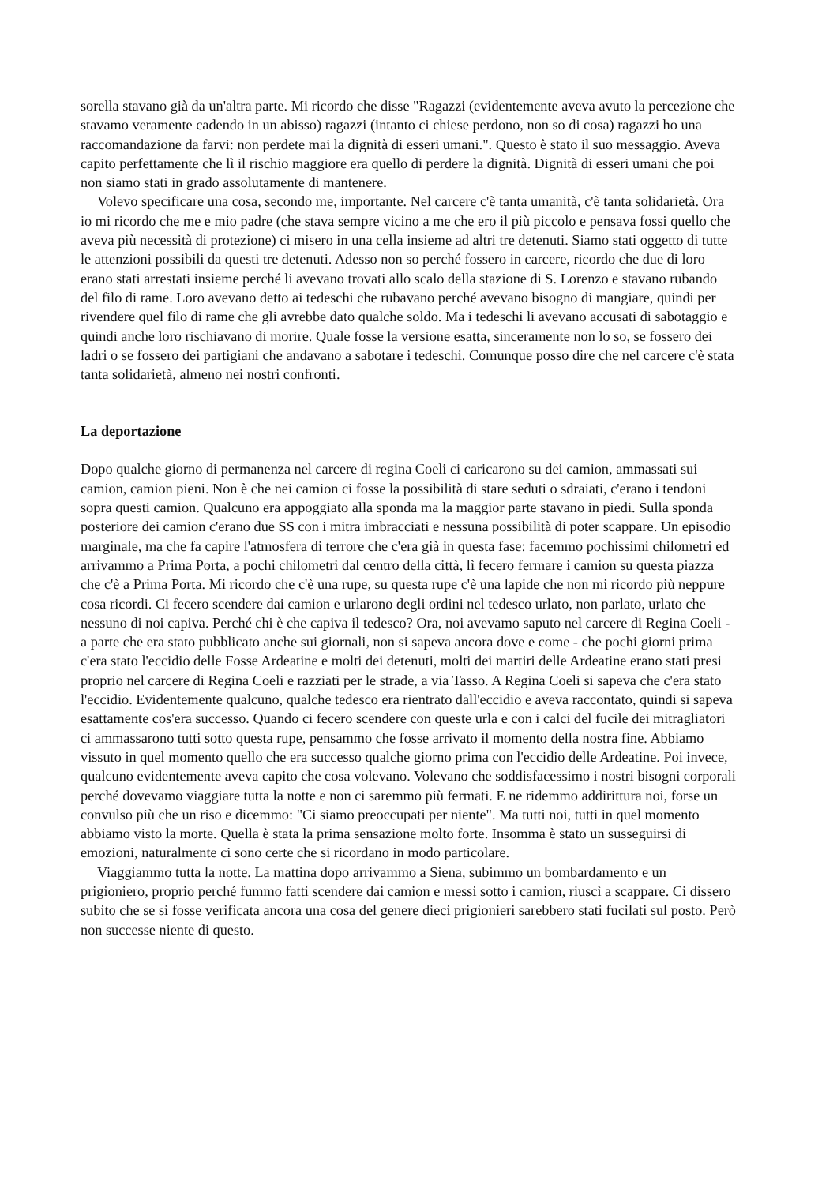sorella stavano già da un'altra parte. Mi ricordo che disse "Ragazzi (evidentemente aveva avuto la percezione che stavamo veramente cadendo in un abisso) ragazzi (intanto ci chiese perdono, non so di cosa) ragazzi ho una raccomandazione da farvi: non perdete mai la dignità di esseri umani.". Questo è stato il suo messaggio. Aveva capito perfettamente che lì il rischio maggiore era quello di perdere la dignità. Dignità di esseri umani che poi non siamo stati in grado assolutamente di mantenere.
Volevo specificare una cosa, secondo me, importante. Nel carcere c'è tanta umanità, c'è tanta solidarietà. Ora io mi ricordo che me e mio padre (che stava sempre vicino a me che ero il più piccolo e pensava fossi quello che aveva più necessità di protezione) ci misero in una cella insieme ad altri tre detenuti. Siamo stati oggetto di tutte le attenzioni possibili da questi tre detenuti. Adesso non so perché fossero in carcere, ricordo che due di loro erano stati arrestati insieme perché li avevano trovati allo scalo della stazione di S. Lorenzo e stavano rubando del filo di rame. Loro avevano detto ai tedeschi che rubavano perché avevano bisogno di mangiare, quindi per rivendere quel filo di rame che gli avrebbe dato qualche soldo. Ma i tedeschi li avevano accusati di sabotaggio e quindi anche loro rischiavano di morire. Quale fosse la versione esatta, sinceramente non lo so, se fossero dei ladri o se fossero dei partigiani che andavano a sabotare i tedeschi. Comunque posso dire che nel carcere c'è stata tanta solidarietà, almeno nei nostri confronti.
La deportazione
Dopo qualche giorno di permanenza nel carcere di regina Coeli ci caricarono su dei camion, ammassati sui camion, camion pieni. Non è che nei camion ci fosse la possibilità di stare seduti o sdraiati, c'erano i tendoni sopra questi camion. Qualcuno era appoggiato alla sponda ma la maggior parte stavano in piedi. Sulla sponda posteriore dei camion c'erano due SS con i mitra imbracciati e nessuna possibilità di poter scappare. Un episodio marginale, ma che fa capire l'atmosfera di terrore che c'era già in questa fase: facemmo pochissimi chilometri ed arrivammo a Prima Porta, a pochi chilometri dal centro della città, lì fecero fermare i camion su questa piazza che c'è a Prima Porta. Mi ricordo che c'è una rupe, su questa rupe c'è una lapide che non mi ricordo più neppure cosa ricordi. Ci fecero scendere dai camion e urlarono degli ordini nel tedesco urlato, non parlato, urlato che nessuno di noi capiva. Perché chi è che capiva il tedesco? Ora, noi avevamo saputo nel carcere di Regina Coeli - a parte che era stato pubblicato anche sui giornali, non si sapeva ancora dove e come - che pochi giorni prima c'era stato l'eccidio delle Fosse Ardeatine e molti dei detenuti, molti dei martiri delle Ardeatine erano stati presi proprio nel carcere di Regina Coeli e razziati per le strade, a via Tasso. A Regina Coeli si sapeva che c'era stato l'eccidio. Evidentemente qualcuno, qualche tedesco era rientrato dall'eccidio e aveva raccontato, quindi si sapeva esattamente cos'era successo. Quando ci fecero scendere con queste urla e con i calci del fucile dei mitragliatori ci ammassarono tutti sotto questa rupe, pensammo che fosse arrivato il momento della nostra fine. Abbiamo vissuto in quel momento quello che era successo qualche giorno prima con l'eccidio delle Ardeatine. Poi invece, qualcuno evidentemente aveva capito che cosa volevano. Volevano che soddisfacessimo i nostri bisogni corporali perché dovevamo viaggiare tutta la notte e non ci saremmo più fermati. E ne ridemmo addirittura noi, forse un convulso più che un riso e dicemmo: "Ci siamo preoccupati per niente". Ma tutti noi, tutti in quel momento abbiamo visto la morte. Quella è stata la prima sensazione molto forte. Insomma è stato un susseguirsi di emozioni, naturalmente ci sono certe che si ricordano in modo particolare.
Viaggiammo tutta la notte. La mattina dopo arrivammo a Siena, subimmo un bombardamento e un prigioniero, proprio perché fummo fatti scendere dai camion e messi sotto i camion, riuscì a scappare. Ci dissero subito che se si fosse verificata ancora una cosa del genere dieci prigionieri sarebbero stati fucilati sul posto. Però non successe niente di questo.